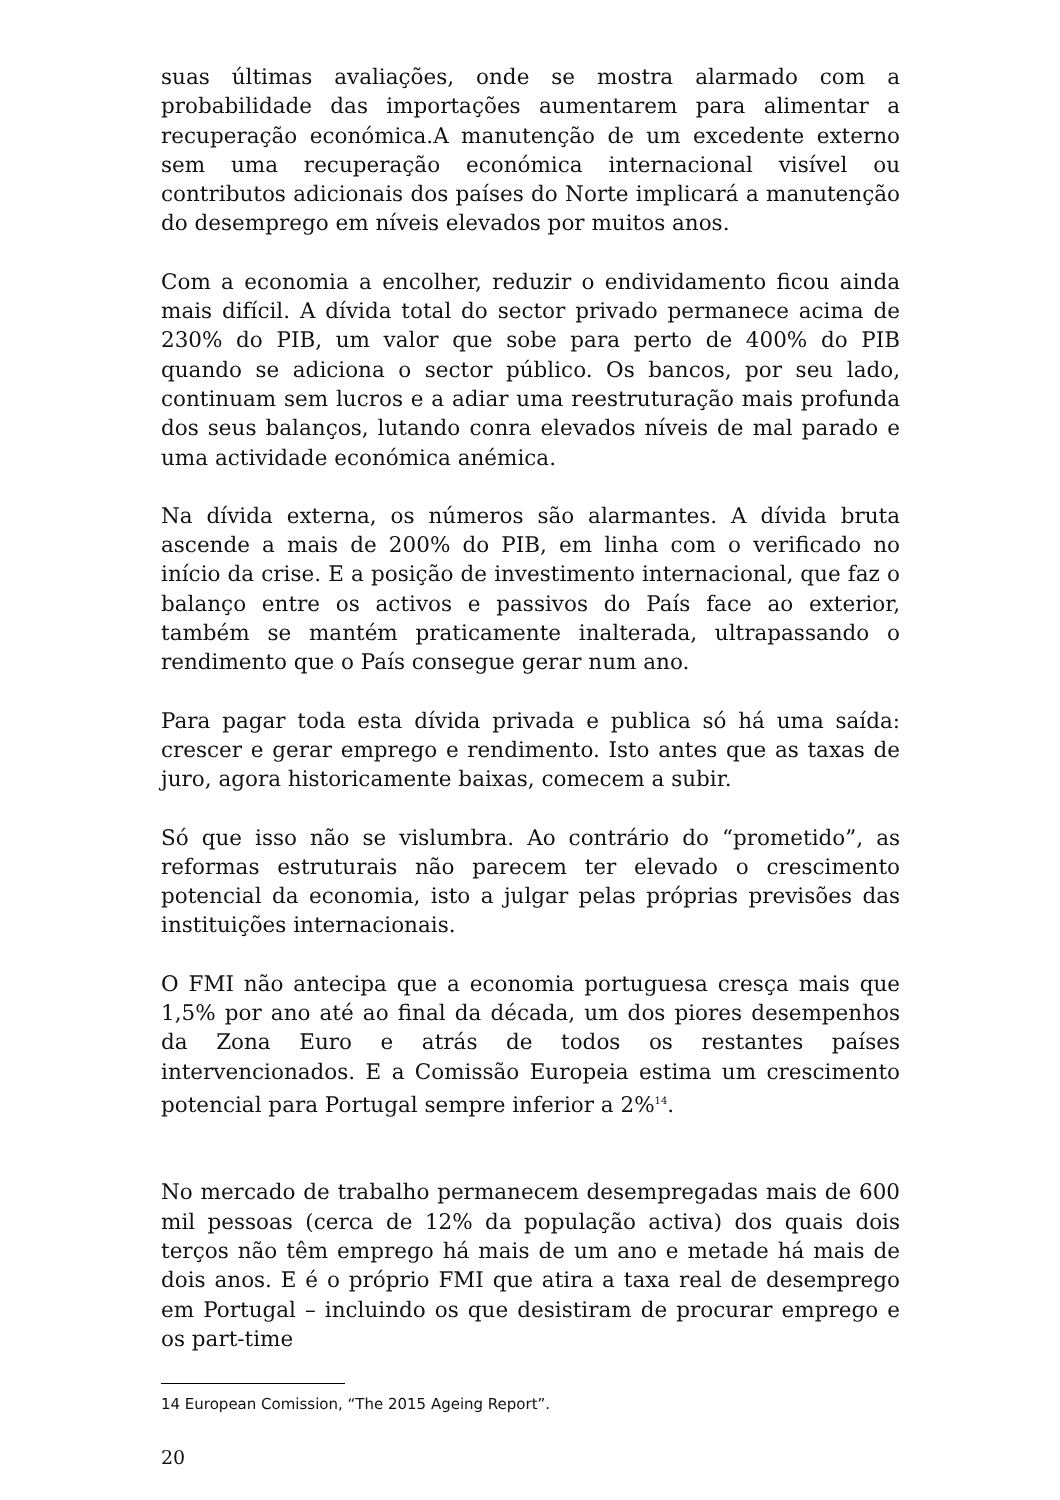suas últimas avaliações, onde se mostra alarmado com a probabilidade das importações aumentarem para alimentar a recuperação económica.A manutenção de um excedente externo sem uma recuperação económica internacional visível ou contributos adicionais dos países do Norte implicará a manutenção do desemprego em níveis elevados por muitos anos.
Com a economia a encolher, reduzir o endividamento ficou ainda mais difícil. A dívida total do sector privado permanece acima de 230% do PIB, um valor que sobe para perto de 400% do PIB quando se adiciona o sector público. Os bancos, por seu lado, continuam sem lucros e a adiar uma reestruturação mais profunda dos seus balanços, lutando conra elevados níveis de mal parado e uma actividade económica anémica.
Na dívida externa, os números são alarmantes. A dívida bruta ascende a mais de 200% do PIB, em linha com o verificado no início da crise. E a posição de investimento internacional, que faz o balanço entre os activos e passivos do País face ao exterior, também se mantém praticamente inalterada, ultrapassando o rendimento que o País consegue gerar num ano.
Para pagar toda esta dívida privada e publica só há uma saída: crescer e gerar emprego e rendimento. Isto antes que as taxas de juro, agora historicamente baixas, comecem a subir.
Só que isso não se vislumbra. Ao contrário do “prometido”, as reformas estruturais não parecem ter elevado o crescimento potencial da economia, isto a julgar pelas próprias previsões das instituições internacionais.
O FMI não antecipa que a economia portuguesa cresça mais que 1,5% por ano até ao final da década, um dos piores desempenhos da Zona Euro e atrás de todos os restantes países intervencionados. E a Comissão Europeia estima um crescimento potencial para Portugal sempre inferior a 2%<sup>14</sup>.
No mercado de trabalho permanecem desempregadas mais de 600 mil pessoas (cerca de 12% da população activa) dos quais dois terços não têm emprego há mais de um ano e metade há mais de dois anos. E é o próprio FMI que atira a taxa real de desemprego em Portugal – incluindo os que desistiram de procurar emprego e os part-time
14 European Comission, “The 2015 Ageing Report”.
20